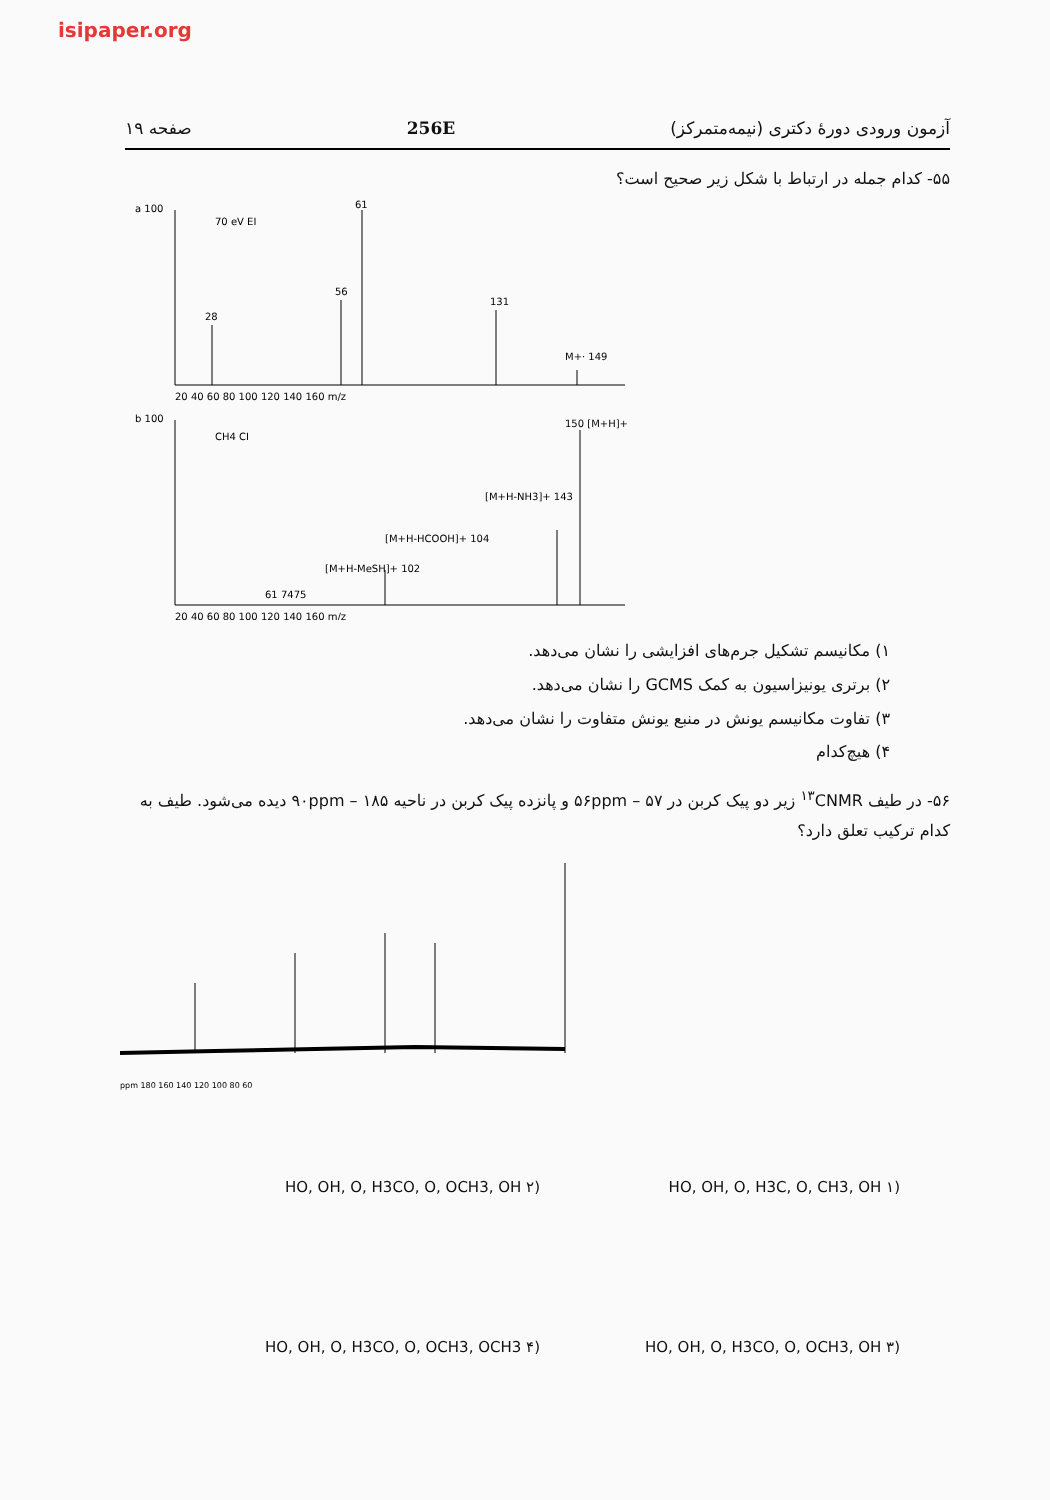isipaper.org
آزمون ورودی دورهٔ دکتری (نیمه‌متمرکز) 256E صفحه ۱۹
۵۵- کدام جمله در ارتباط با شکل زیر صحیح است؟
a 100
70 eV EI
28
56
61
131
M+· 149
20 40 60 80 100 120 140 160 m/z
b 100
CH4 CI
150 [M+H]+
[M+H-NH3]+ 143
[M+H-HCOOH]+ 104
[M+H-MeSH]+ 102
61 7475
20 40 60 80 100 120 140 160 m/z
۱) مکانیسم تشکیل جرم‌های افزایشی را نشان می‌دهد.
۲) برتری یونیزاسیون به کمک GCMS را نشان می‌دهد.
۳) تفاوت مکانیسم یونش در منبع یونش متفاوت را نشان می‌دهد.
۴) هیچ‌کدام
۵۶- در طیف <sup>۱۳</sup>CNMR زیر دو پیک کربن در ۵۶ppm – ۵۷ و پانزده پیک کربن در ناحیه ۹۰ppm – ۱۸۵ دیده می‌شود. طیف به کدام ترکیب تعلق دارد؟
ppm 180 160 140 120 100 80 60
(۱ HO, OH, O, H3C, O, CH3, OH
(۲ HO, OH, O, H3CO, O, OCH3, OH
(۳ HO, OH, O, H3CO, O, OCH3, OH
(۴ HO, OH, O, H3CO, O, OCH3, OCH3